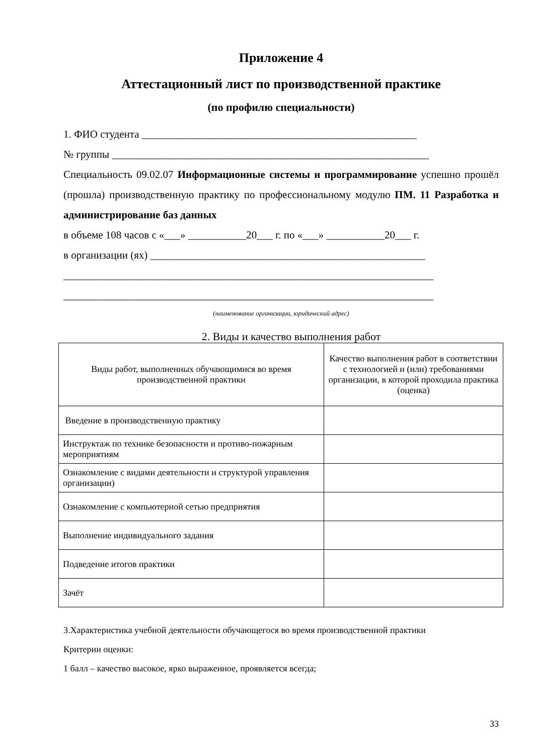Приложение 4
Аттестационный лист по производственной практике
(по профилю специальности)
1. ФИО студента ____________________________________________________
№ группы ____________________________________________________________
Специальность 09.02.07 Информационные системы и программирование успешно прошёл (прошла) производственную практику по профессиональному модулю ПМ. 11 Разработка и администрирование баз данных
в объеме 108 часов с «___» ___________20___ г. по «___» ___________20___ г.
в организации (ях) ____________________________________________________
______________________________________________________________________
______________________________________________________________________
(наименование организации, юридический адрес)
2. Виды и качество выполнения работ
| Виды работ, выполненных обучающимися во время производственной практики | Качество выполнения работ в соответствии с технологией и (или) требованиями организации, в которой проходила практика (оценка) |
| --- | --- |
| Введение в производственную практику | |
| Инструктаж по технике безопасности и противо-пожарным мероприятиям | |
| Ознакомление с видами деятельности и структурой управления организации) | |
| Ознакомление с компьютерной сетью предприятия | |
| Выполнение индивидуального задания | |
| Подведение итогов практики | |
| Зачёт | |
3.Характеристика учебной деятельности обучающегося во время производственной практики
Критерии оценки:
1 балл – качество высокое, ярко выраженное, проявляется всегда;
33